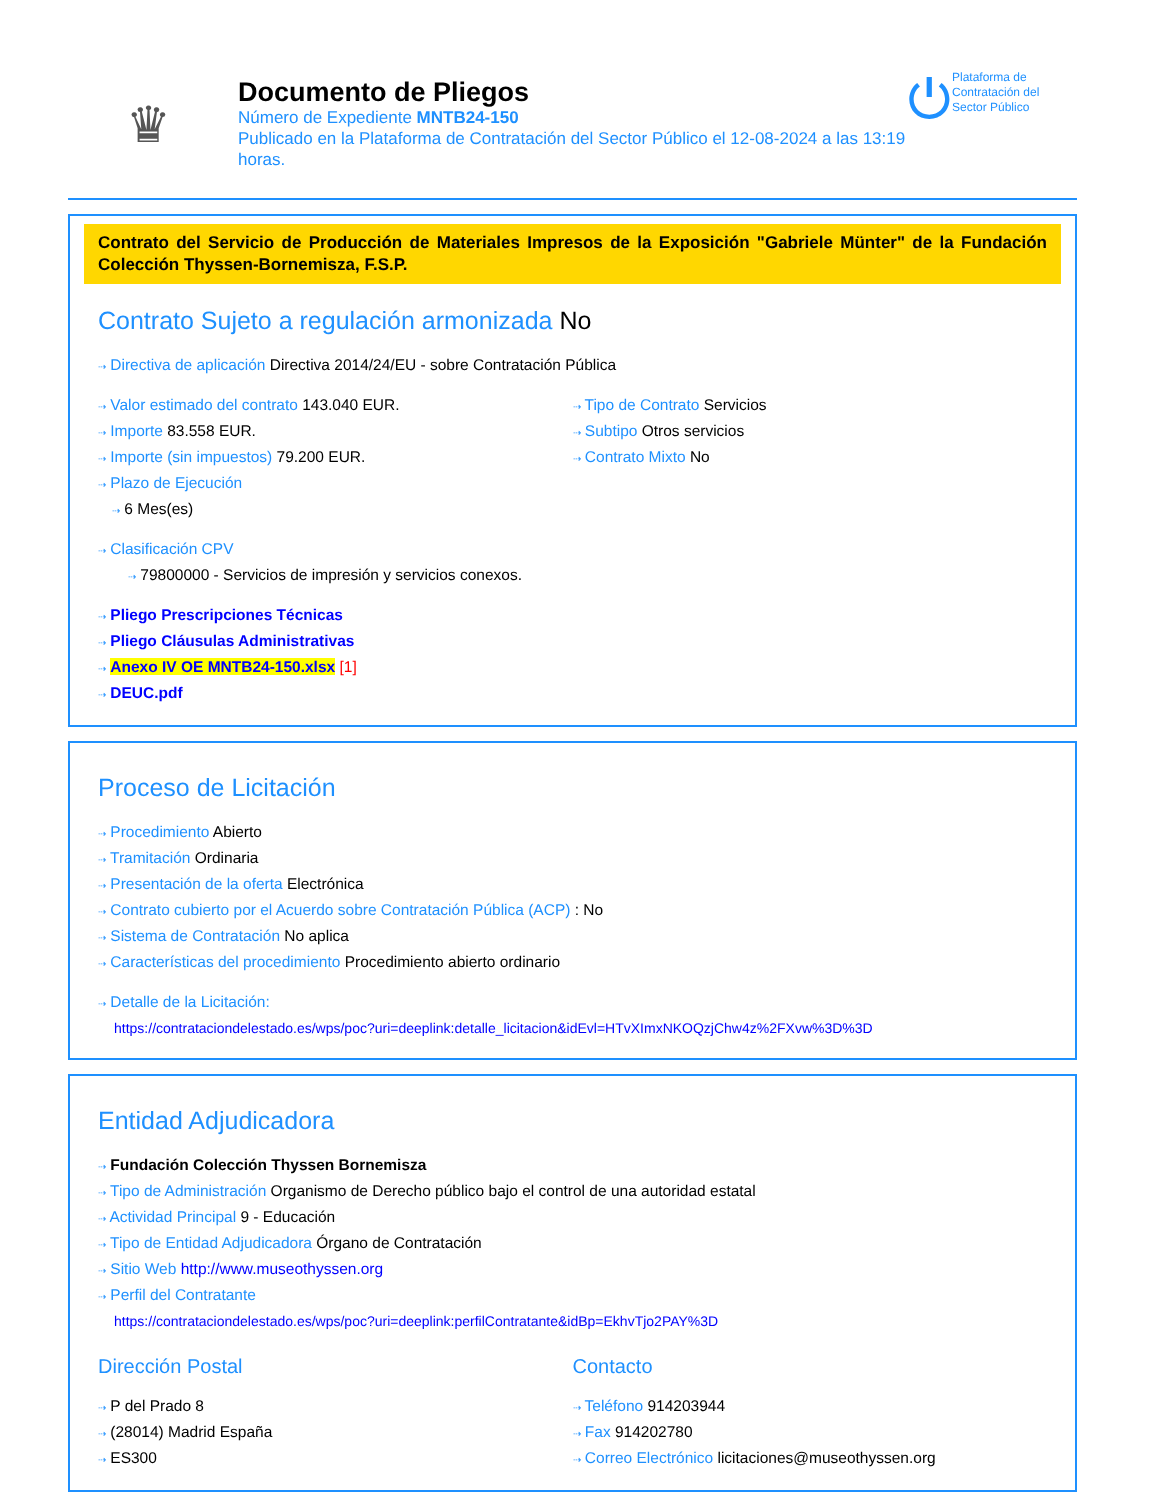♛
Documento de Pliegos
Número de Expediente MNTB24-150
Publicado en la Plataforma de Contratación del Sector Público el 12-08-2024 a las 13:19 horas.
⏻ Plataforma de Contratación del Sector Público
Contrato del Servicio de Producción de Materiales Impresos de la Exposición "Gabriele Münter" de la Fundación Colección Thyssen-Bornemisza, F.S.P.
Contrato Sujeto a regulación armonizada No
⇢ Directiva de aplicación Directiva 2014/24/EU - sobre Contratación Pública
⇢ Valor estimado del contrato 143.040 EUR.
⇢ Importe 83.558 EUR.
⇢ Importe (sin impuestos) 79.200 EUR.
⇢ Plazo de Ejecución
⇢ 6 Mes(es)
⇢ Tipo de Contrato Servicios
⇢ Subtipo Otros servicios
⇢ Contrato Mixto No
⇢ Clasificación CPV
⇢ 79800000 - Servicios de impresión y servicios conexos.
⇢ Pliego Prescripciones Técnicas
⇢ Pliego Cláusulas Administrativas
⇢ Anexo IV OE MNTB24-150.xlsx [1]
⇢ DEUC.pdf
Proceso de Licitación
⇢ Procedimiento Abierto
⇢ Tramitación Ordinaria
⇢ Presentación de la oferta Electrónica
⇢ Contrato cubierto por el Acuerdo sobre Contratación Pública (ACP) : No
⇢ Sistema de Contratación No aplica
⇢ Características del procedimiento Procedimiento abierto ordinario
⇢ Detalle de la Licitación:
https://contrataciondelestado.es/wps/poc?uri=deeplink:detalle_licitacion&idEvl=HTvXImxNKOQzjChw4z%2FXvw%3D%3D
Entidad Adjudicadora
⇢ Fundación Colección Thyssen Bornemisza
⇢ Tipo de Administración Organismo de Derecho público bajo el control de una autoridad estatal
⇢ Actividad Principal 9 - Educación
⇢ Tipo de Entidad Adjudicadora Órgano de Contratación
⇢ Sitio Web http://www.museothyssen.org
⇢ Perfil del Contratante
https://contrataciondelestado.es/wps/poc?uri=deeplink:perfilContratante&idBp=EkhvTjo2PAY%3D
Dirección Postal
⇢ P del Prado 8
⇢ (28014) Madrid España
⇢ ES300
Contacto
⇢ Teléfono 914203944
⇢ Fax 914202780
⇢ Correo Electrónico licitaciones@museothyssen.org